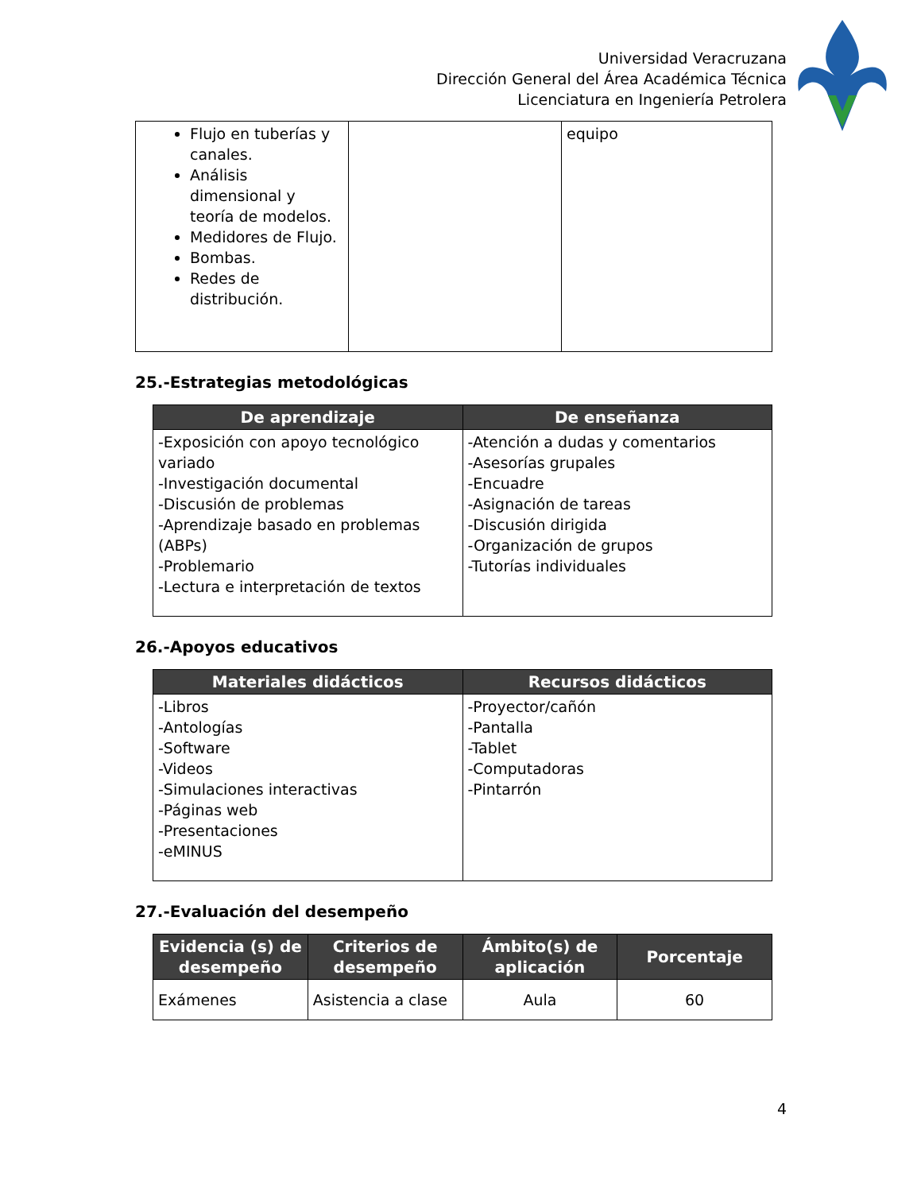Universidad Veracruzana
Dirección General del Área Académica Técnica
Licenciatura en Ingeniería Petrolera
| Flujo en tuberías y canales. Análisis dimensional y teoría de modelos. Medidores de Flujo. Bombas. Redes de distribución. | | equipo |
25.-Estrategias metodológicas
| De aprendizaje | De enseñanza |
| --- | --- |
| -Exposición con apoyo tecnológico variado -Investigación documental -Discusión de problemas -Aprendizaje basado en problemas (ABPs) -Problemario -Lectura e interpretación de textos | -Atención a dudas y comentarios -Asesorías grupales -Encuadre -Asignación de tareas -Discusión dirigida -Organización de grupos -Tutorías individuales |
26.-Apoyos educativos
| Materiales didácticos | Recursos didácticos |
| --- | --- |
| -Libros -Antologías -Software -Videos -Simulaciones interactivas -Páginas web -Presentaciones -eMINUS | -Proyector/cañón -Pantalla -Tablet -Computadoras -Pintarrón |
27.-Evaluación del desempeño
| Evidencia (s) de desempeño | Criterios de desempeño | Ámbito(s) de aplicación | Porcentaje |
| --- | --- | --- | --- |
| Exámenes | Asistencia a clase | Aula | 60 |
4